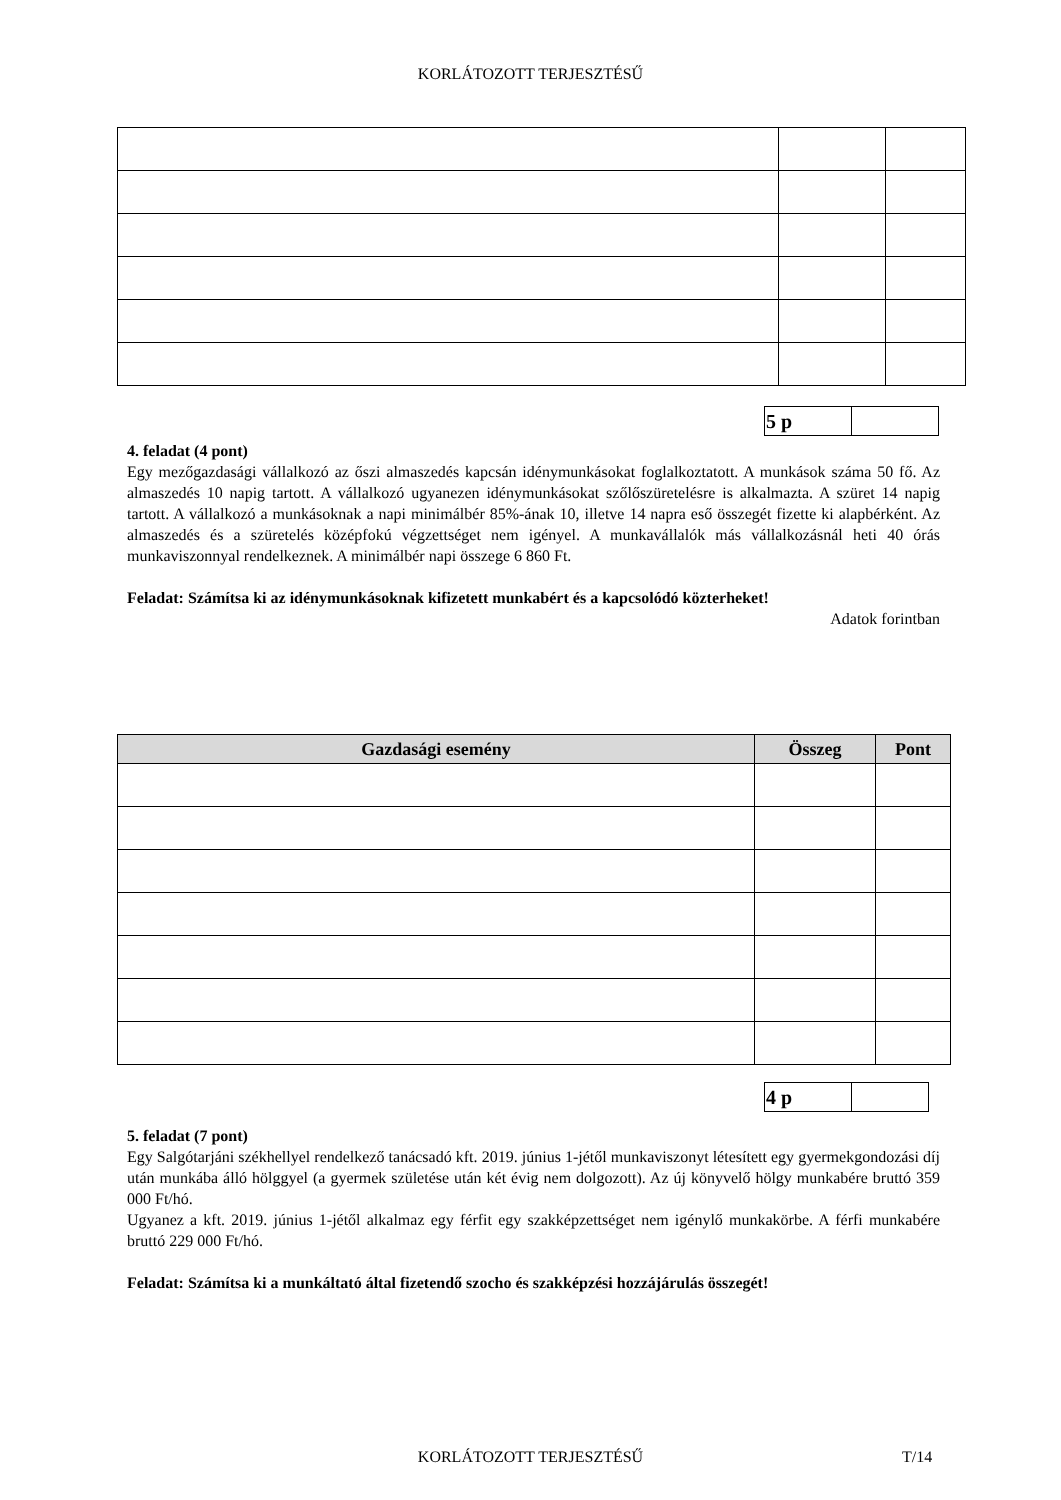KORLÁTOZOTT TERJESZTÉSŰ
| 5 p | |
4. feladat (4 pont)
Egy mezőgazdasági vállalkozó az őszi almaszedés kapcsán idénymunkásokat foglalkoztatott. A munkások száma 50 fő. Az almaszedés 10 napig tartott. A vállalkozó ugyanezen idénymunkásokat szőlőszüretelésre is alkalmazta. A szüret 14 napig tartott. A vállalkozó a munkásoknak a napi minimálbér 85%-ának 10, illetve 14 napra eső összegét fizette ki alapbérként. Az almaszedés és a szüretelés középfokú végzettséget nem igényel. A munkavállalók más vállalkozásnál heti 40 órás munkaviszonnyal rendelkeznek. A minimálbér napi összege 6 860 Ft.
Feladat: Számítsa ki az idénymunkásoknak kifizetett munkabért és a kapcsolódó közterheket!
Adatok forintban
| Gazdasági esemény | Összeg | Pont |
| --- | --- | --- |
| 4 p | |
5. feladat (7 pont)
Egy Salgótarjáni székhellyel rendelkező tanácsadó kft. 2019. június 1-jétől munkaviszonyt létesített egy gyermekgondozási díj után munkába álló hölggyel (a gyermek születése után két évig nem dolgozott). Az új könyvelő hölgy munkabére bruttó 359 000 Ft/hó.
Ugyanez a kft. 2019. június 1-jétől alkalmaz egy férfit egy szakképzettséget nem igénylő munkakörbe. A férfi munkabére bruttó 229 000 Ft/hó.
Feladat: Számítsa ki a munkáltató által fizetendő szocho és szakképzési hozzájárulás összegét!
KORLÁTOZOTT TERJESZTÉSŰ T/14